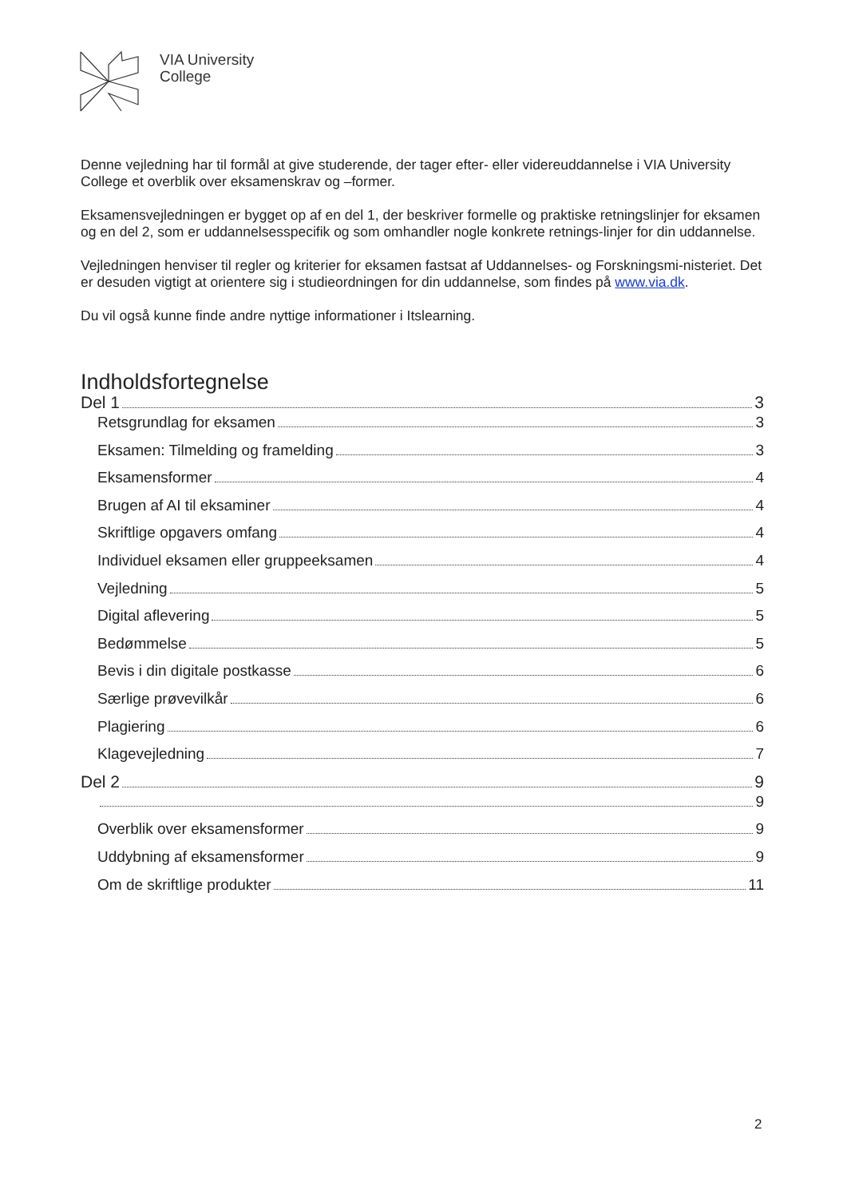VIA University
College
Denne vejledning har til formål at give studerende, der tager efter- eller videreuddannelse i VIA University College et overblik over eksamenskrav og –former.
Eksamensvejledningen er bygget op af en del 1, der beskriver formelle og praktiske retningslinjer for eksamen og en del 2, som er uddannelsesspecifik og som omhandler nogle konkrete retnings-linjer for din uddannelse.
Vejledningen henviser til regler og kriterier for eksamen fastsat af Uddannelses- og Forskningsmi-nisteriet. Det er desuden vigtigt at orientere sig i studieordningen for din uddannelse, som findes på www.via.dk.
Du vil også kunne finde andre nyttige informationer i Itslearning.
Indholdsfortegnelse
Del 1 3
Retsgrundlag for eksamen 3
Eksamen: Tilmelding og framelding 3
Eksamensformer 4
Brugen af AI til eksaminer 4
Skriftlige opgavers omfang 4
Individuel eksamen eller gruppeeksamen 4
Vejledning 5
Digital aflevering 5
Bedømmelse 5
Bevis i din digitale postkasse 6
Særlige prøvevilkår 6
Plagiering 6
Klagevejledning 7
Del 2 9
9
Overblik over eksamensformer 9
Uddybning af eksamensformer 9
Om de skriftlige produkter 11
2